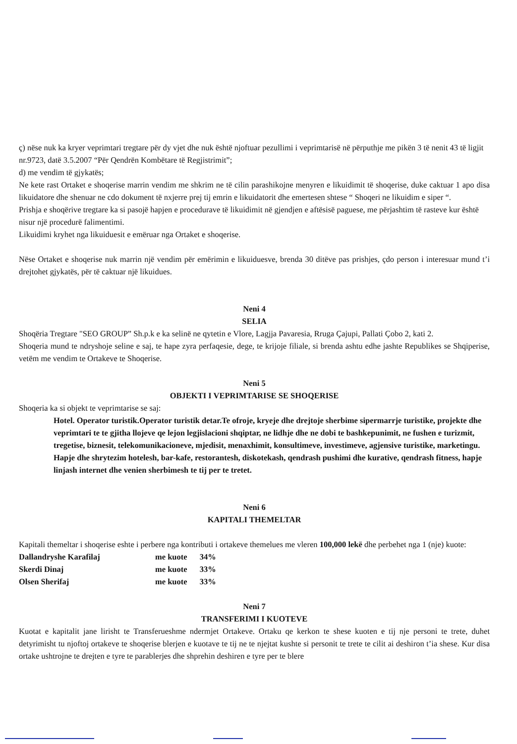ç) nëse nuk ka kryer veprimtari tregtare për dy vjet dhe nuk është njoftuar pezullimi i veprimtarisë në përputhje me pikën 3 të nenit 43 të ligjit nr.9723, datë 3.5.2007 “Për Qendrën Kombëtare të Regjistrimit”;
d) me vendim të gjykatës;
Ne kete rast Ortaket e shoqerise marrin vendim me shkrim ne të cilin parashikojne menyren e likuidimit të shoqerise, duke caktuar 1 apo disa likuidatore dhe shenuar ne cdo dokument të nxjerre prej tij emrin e likuidatorit dhe emertesen shtese “ Shoqeri ne likuidim e siper “.
Prishja e shoqërive tregtare ka si pasojë hapjen e procedurave të likuidimit në gjendjen e aftësisë paguese, me përjashtim të rasteve kur është nisur një procedurë falimentimi.
Likuidimi kryhet nga likuiduesit e emëruar nga Ortaket e shoqerise.
Nëse Ortaket e shoqerise nuk marrin një vendim për emërimin e likuiduesve, brenda 30 ditëve pas prishjes, çdo person i interesuar mund t’i drejtohet gjykatës, për të caktuar një likuidues.
Neni 4
SELIA
Shoqëria Tregtare "SEO GROUP” Sh.p.k e ka selinë ne qytetin e Vlore, Lagjja Pavaresia, Rruga Çajupi, Pallati Çobo 2, kati 2.
Shoqeria mund te ndryshoje seline e saj, te hape zyra perfaqesie, dege, te krijoje filiale, si brenda ashtu edhe jashte Republikes se Shqiperise, vetëm me vendim te Ortakeve te Shoqerise.
Neni 5
OBJEKTI I VEPRIMTARISE SE SHOQERISE
Shoqeria ka si objekt te veprimtarise se saj:
Hotel. Operator turistik.Operator turistik detar.Te ofroje, kryeje dhe drejtoje sherbime sipermarrje turistike, projekte dhe veprimtari te te gjitha llojeve qe lejon legjislacioni shqiptar, ne lidhje dhe ne dobi te bashkepunimit, ne fushen e turizmit, tregetise, biznesit, telekomunikacioneve, mjedisit, menaxhimit, konsultimeve, investimeve, agjensive turistike, marketingu. Hapje dhe shrytezim hotelesh, bar-kafe, restorantesh, diskotekash, qendrash pushimi dhe kurative, qendrash fitness, hapje linjash internet dhe venien sherbimesh te tij per te tretet.
Neni 6
KAPITALI THEMELTAR
Kapitali themeltar i shoqerise eshte i perbere nga kontributi i ortakeve themelues me vleren 100,000 lekë dhe perbehet nga 1 (nje) kuote:
| Dallandryshe Karafilaj | me kuote | 34% |
| Skerdi Dinaj | me kuote | 33% |
| Olsen Sherifaj | me kuote | 33% |
Neni 7
TRANSFERIMI I KUOTEVE
Kuotat e kapitalit jane lirisht te Transferueshme ndermjet Ortakeve. Ortaku qe kerkon te shese kuoten e tij nje personi te trete, duhet detyrimisht tu njoftoj ortakeve te shoqerise blerjen e kuotave te tij ne te njejtat kushte si personit te trete te cilit ai deshiron t’ia shese. Kur disa ortake ushtrojne te drejten e tyre te parablerjes dhe shprehin deshiren e tyre per te blere